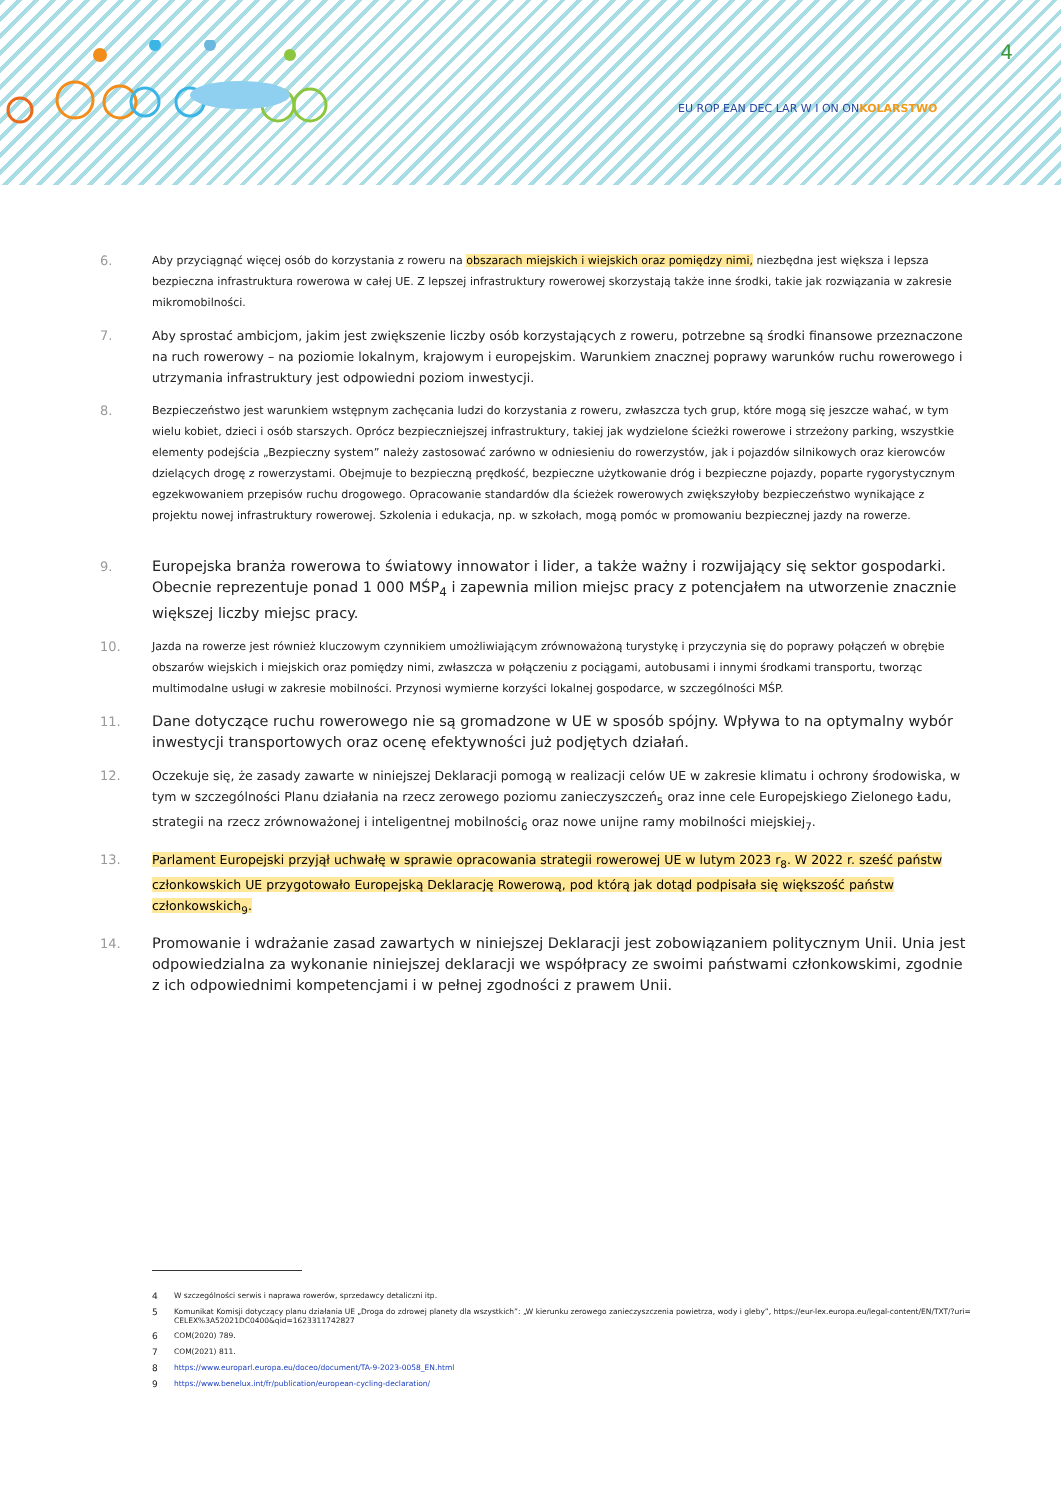4
EU ROP EAN DEC LAR W I ON ONKOLARSTWO
6.
Aby przyciągnąć więcej osób do korzystania z roweru na obszarach miejskich i wiejskich oraz pomiędzy nimi, niezbędna jest większa i lepsza bezpieczna infrastruktura rowerowa w całej UE. Z lepszej infrastruktury rowerowej skorzystają także inne środki, takie jak rozwiązania w zakresie mikromobilności.
7. Aby sprostać ambicjom, jakim jest zwiększenie liczby osób korzystających z roweru, potrzebne są środki finansowe przeznaczone na ruch rowerowy – na poziomie lokalnym, krajowym i europejskim. Warunkiem znacznej poprawy warunków ruchu rowerowego i utrzymania infrastruktury jest odpowiedni poziom inwestycji.
8.
Bezpieczeństwo jest warunkiem wstępnym zachęcania ludzi do korzystania z roweru, zwłaszcza tych grup, które mogą się jeszcze wahać, w tym wielu kobiet, dzieci i osób starszych. Oprócz bezpieczniejszej infrastruktury, takiej jak wydzielone ścieżki rowerowe i strzeżony parking, wszystkie elementy podejścia „Bezpieczny system” należy zastosować zarówno w odniesieniu do rowerzystów, jak i pojazdów silnikowych oraz kierowców dzielących drogę z rowerzystami. Obejmuje to bezpieczną prędkość, bezpieczne użytkowanie dróg i bezpieczne pojazdy, poparte rygorystycznym egzekwowaniem przepisów ruchu drogowego. Opracowanie standardów dla ścieżek rowerowych zwiększyłoby bezpieczeństwo wynikające z projektu nowej infrastruktury rowerowej. Szkolenia i edukacja, np. w szkołach, mogą pomóc w promowaniu bezpiecznej jazdy na rowerze.
9. Europejska branża rowerowa to światowy innowator i lider, a także ważny i rozwijający się sektor gospodarki. Obecnie reprezentuje ponad 1 000 MŚP<sub>4</sub> i zapewnia milion miejsc pracy z potencjałem na utworzenie znacznie większej liczby miejsc pracy.
10.
Jazda na rowerze jest również kluczowym czynnikiem umożliwiającym zrównoważoną turystykę i przyczynia się do poprawy połączeń w obrębie obszarów wiejskich i miejskich oraz pomiędzy nimi, zwłaszcza w połączeniu z pociągami, autobusami i innymi środkami transportu, tworząc multimodalne usługi w zakresie mobilności. Przynosi wymierne korzyści lokalnej gospodarce, w szczególności MŚP.
11. Dane dotyczące ruchu rowerowego nie są gromadzone w UE w sposób spójny. Wpływa to na optymalny wybór inwestycji transportowych oraz ocenę efektywności już podjętych działań.
12. Oczekuje się, że zasady zawarte w niniejszej Deklaracji pomogą w realizacji celów UE w zakresie klimatu i ochrony środowiska, w tym w szczególności Planu działania na rzecz zerowego poziomu zanieczyszczeń<sub>5</sub> oraz inne cele Europejskiego Zielonego Ładu, strategii na rzecz zrównoważonej i inteligentnej mobilności<sub>6</sub> oraz nowe unijne ramy mobilności miejskiej<sub>7</sub>.
13. Parlament Europejski przyjął uchwałę w sprawie opracowania strategii rowerowej UE w lutym 2023 r<sub>8</sub>. W 2022 r. sześć państw członkowskich UE przygotowało Europejską Deklarację Rowerową, pod którą jak dotąd podpisała się większość państw członkowskich<sub>9</sub>.
14. Promowanie i wdrażanie zasad zawartych w niniejszej Deklaracji jest zobowiązaniem politycznym Unii. Unia jest odpowiedzialna za wykonanie niniejszej deklaracji we współpracy ze swoimi państwami członkowskimi, zgodnie z ich odpowiednimi kompetencjami i w pełnej zgodności z prawem Unii.
4 W szczególności serwis i naprawa rowerów, sprzedawcy detaliczni itp.
5 Komunikat Komisji dotyczący planu działania UE „Droga do zdrowej planety dla wszystkich”: „W kierunku zerowego zanieczyszczenia powietrza, wody i gleby”, https://eur-lex.europa.eu/legal-content/EN/TXT/?uri= CELEX%3A52021DC0400&qid=1623311742827
6 COM(2020) 789.
7 COM(2021) 811.
8 https://www.europarl.europa.eu/doceo/document/TA-9-2023-0058_EN.html
9 https://www.benelux.int/fr/publication/european-cycling-declaration/